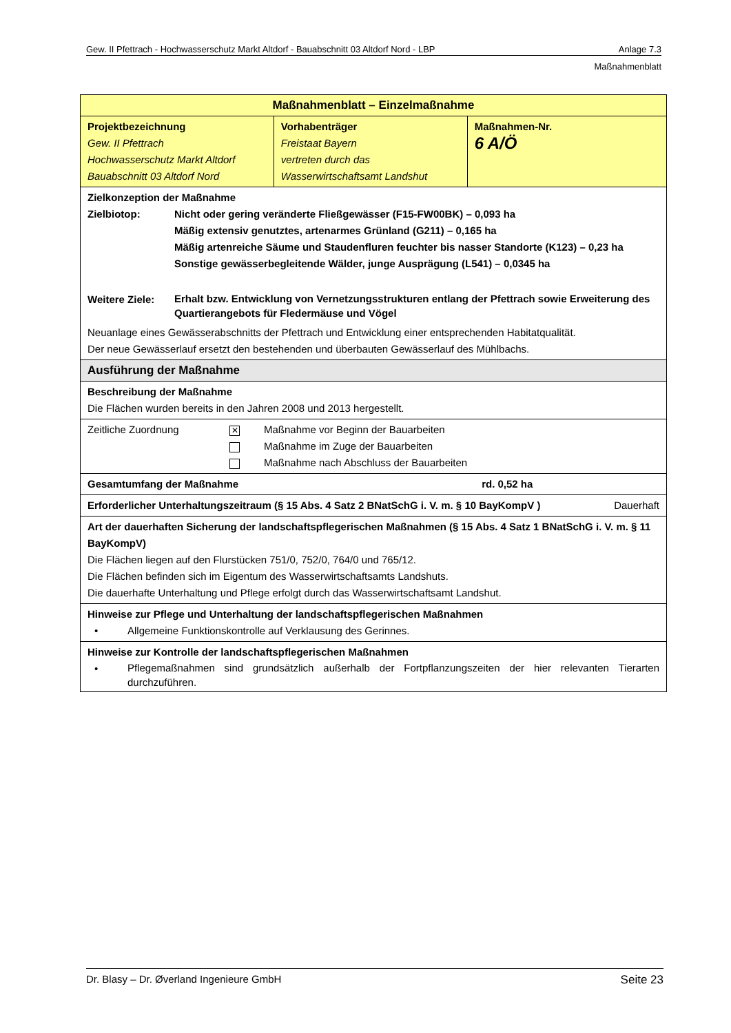Gew. II Pfettrach - Hochwasserschutz Markt Altdorf - Bauabschnitt 03 Altdorf Nord - LBP Anlage 7.3
Maßnahmenblatt
| Maßnahmenblatt – Einzelmaßnahme | | |
| Projektbezeichnung Gew. II Pfettrach Hochwasserschutz Markt Altdorf Bauabschnitt 03 Altdorf Nord | Vorhabenträger Freistaat Bayern vertreten durch das Wasserwirtschaftsamt Landshut | Maßnahmen-Nr. 6 A/Ö |
| Zielkonzeption der Maßnahme Zielbiotop: Nicht oder gering veränderte Fließgewässer (F15-FW00BK) – 0,093 ha Mäßig extensiv genutztes, artenarmes Grünland (G211) – 0,165 ha Mäßig artenreiche Säume und Staudenfluren feuchter bis nasser Standorte (K123) – 0,23 ha Sonstige gewässerbegleitende Wälder, junge Ausprägung (L541) – 0,0345 ha Weitere Ziele: Erhalt bzw. Entwicklung von Vernetzungsstrukturen entlang der Pfettrach sowie Erweiterung des Quartierangebots für Fledermäuse und Vögel Neuanlage eines Gewässerabschnitts der Pfettrach und Entwicklung einer entsprechenden Habitatqualität. Der neue Gewässerlauf ersetzt den bestehenden und überbauten Gewässerlauf des Mühlbachs. | | |
| Ausführung der Maßnahme | | |
| Beschreibung der Maßnahme Die Flächen wurden bereits in den Jahren 2008 und 2013 hergestellt. | | |
| Zeitliche Zuordnung ✕ Maßnahme vor Beginn der Bauarbeiten Maßnahme im Zuge der Bauarbeiten Maßnahme nach Abschluss der Bauarbeiten | | |
| Gesamtumfang der Maßnahme rd. 0,52 ha | | |
| Erforderlicher Unterhaltungszeitraum (§ 15 Abs. 4 Satz 2 BNatSchG i. V. m. § 10 BayKompV ) Dauerhaft | | |
| Art der dauerhaften Sicherung der landschaftspflegerischen Maßnahmen (§ 15 Abs. 4 Satz 1 BNatSchG i. V. m. § 11 BayKompV) Die Flächen liegen auf den Flurstücken 751/0, 752/0, 764/0 und 765/12. Die Flächen befinden sich im Eigentum des Wasserwirtschaftsamts Landshuts. Die dauerhafte Unterhaltung und Pflege erfolgt durch das Wasserwirtschaftsamt Landshut. | | |
| Hinweise zur Pflege und Unterhaltung der landschaftspflegerischen Maßnahmen • Allgemeine Funktionskontrolle auf Verklausung des Gerinnes. | | |
| Hinweise zur Kontrolle der landschaftspflegerischen Maßnahmen • Pflegemaßnahmen sind grundsätzlich außerhalb der Fortpflanzungszeiten der hier relevanten Tierarten durchzuführen. | | |
Dr. Blasy – Dr. Øverland Ingenieure GmbH Seite 23